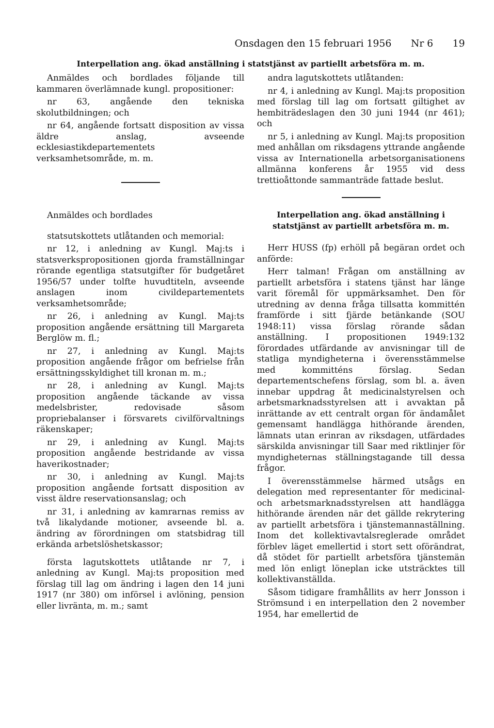Onsdagen den 15 februari 1956 Nr 6 19
Interpellation ang. ökad anställning i statstjänst av partiellt arbetsföra m. m.
Anmäldes och bordlades följande till kammaren överlämnade kungl. propositioner:
nr 63, angående den tekniska skolutbildningen; och
nr 64, angående fortsatt disposition av vissa äldre anslag, avseende ecklesiastikdepartementets verksamhetsområde, m. m.
Anmäldes och bordlades
statsutskottets utlåtanden och memorial:
nr 12, i anledning av Kungl. Maj:ts i statsverkspropositionen gjorda framställningar rörande egentliga statsutgifter för budgetåret 1956/57 under tolfte huvudtiteln, avseende anslagen inom civildepartementets verksamhetsområde;
nr 26, i anledning av Kungl. Maj:ts proposition angående ersättning till Margareta Berglöw m. fl.;
nr 27, i anledning av Kungl. Maj:ts proposition angående frågor om befrielse från ersättningsskyldighet till kronan m. m.;
nr 28, i anledning av Kungl. Maj:ts proposition angående täckande av vissa medelsbrister, redovisade såsom propriebalanser i försvarets civilförvaltnings räkenskaper;
nr 29, i anledning av Kungl. Maj:ts proposition angående bestridande av vissa haverikostnader;
nr 30, i anledning av Kungl. Maj:ts proposition angående fortsatt disposition av visst äldre reservationsanslag; och
nr 31, i anledning av kamrarnas remiss av två likalydande motioner, avseende bl. a. ändring av förordningen om statsbidrag till erkända arbetslöshetskassor;
första lagutskottets utlåtande nr 7, i anledning av Kungl. Maj:ts proposition med förslag till lag om ändring i lagen den 14 juni 1917 (nr 380) om införsel i avlöning, pension eller livränta, m. m.; samt
andra lagutskottets utlåtanden:
nr 4, i anledning av Kungl. Maj:ts proposition med förslag till lag om fortsatt giltighet av hembiträdeslagen den 30 juni 1944 (nr 461); och
nr 5, i anledning av Kungl. Maj:ts proposition med anhållan om riksdagens yttrande angående vissa av Internationella arbetsorganisationens allmänna konferens år 1955 vid dess trettioåttonde sammanträde fattade beslut.
Interpellation ang. ökad anställning i statstjänst av partiellt arbetsföra m. m.
Herr HUSS (fp) erhöll på begäran ordet och anförde:
Herr talman! Frågan om anställning av partiellt arbetsföra i statens tjänst har länge varit föremål för uppmärksamhet. Den för utredning av denna fråga tillsatta kommittén framförde i sitt fjärde betänkande (SOU 1948:11) vissa förslag rörande sådan anställning. I propositionen 1949:132 förordades utfärdande av anvisningar till de statliga myndigheterna i överensstämmelse med kommitténs förslag. Sedan departementschefens förslag, som bl. a. även innebar uppdrag åt medicinalstyrelsen och arbetsmarknadsstyrelsen att i avvaktan på inrättande av ett centralt organ för ändamålet gemensamt handlägga hithörande ärenden, lämnats utan erinran av riksdagen, utfärdades särskilda anvisningar till Saar med riktlinjer för myndigheternas ställningstagande till dessa frågor.
I överensstämmelse härmed utsågs en delegation med representanter för medicinal- och arbetsmarknadsstyrelsen att handlägga hithörande ärenden när det gällde rekrytering av partiellt arbetsföra i tjänstemannaställning. Inom det kollektivavtalsreglerade området förblev läget emellertid i stort sett oförändrat, då stödet för partiellt arbetsföra tjänstemän med lön enligt löneplan icke utsträcktes till kollektivanställda.
Såsom tidigare framhållits av herr Jonsson i Strömsund i en interpellation den 2 november 1954, har emellertid de